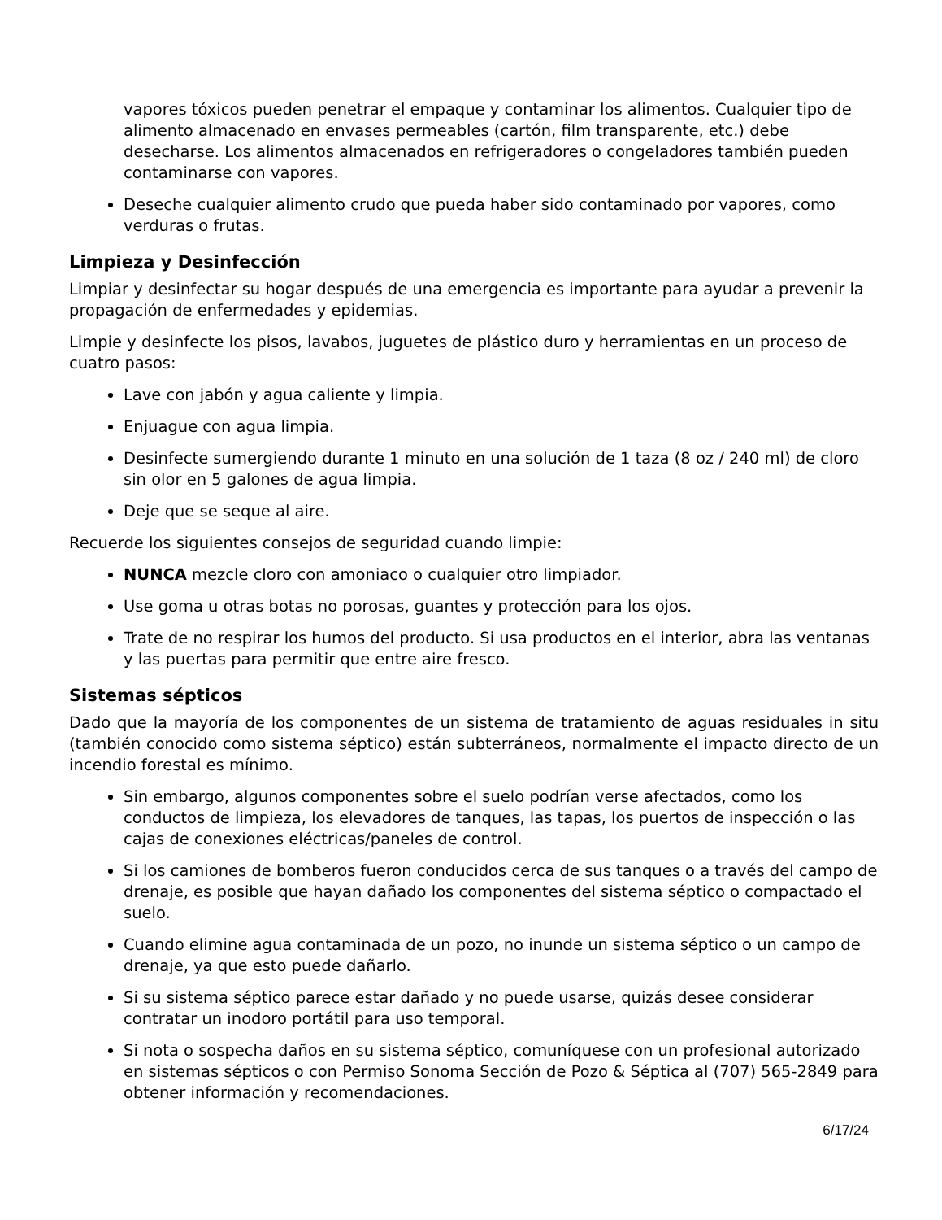vapores tóxicos pueden penetrar el empaque y contaminar los alimentos. Cualquier tipo de alimento almacenado en envases permeables (cartón, film transparente, etc.) debe desecharse. Los alimentos almacenados en refrigeradores o congeladores también pueden contaminarse con vapores.
Deseche cualquier alimento crudo que pueda haber sido contaminado por vapores, como verduras o frutas.
Limpieza y Desinfección
Limpiar y desinfectar su hogar después de una emergencia es importante para ayudar a prevenir la propagación de enfermedades y epidemias.
Limpie y desinfecte los pisos, lavabos, juguetes de plástico duro y herramientas en un proceso de cuatro pasos:
Lave con jabón y agua caliente y limpia.
Enjuague con agua limpia.
Desinfecte sumergiendo durante 1 minuto en una solución de 1 taza (8 oz / 240 ml) de cloro sin olor en 5 galones de agua limpia.
Deje que se seque al aire.
Recuerde los siguientes consejos de seguridad cuando limpie:
NUNCA mezcle cloro con amoniaco o cualquier otro limpiador.
Use goma u otras botas no porosas, guantes y protección para los ojos.
Trate de no respirar los humos del producto. Si usa productos en el interior, abra las ventanas y las puertas para permitir que entre aire fresco.
Sistemas sépticos
Dado que la mayoría de los componentes de un sistema de tratamiento de aguas residuales in situ (también conocido como sistema séptico) están subterráneos, normalmente el impacto directo de un incendio forestal es mínimo.
Sin embargo, algunos componentes sobre el suelo podrían verse afectados, como los conductos de limpieza, los elevadores de tanques, las tapas, los puertos de inspección o las cajas de conexiones eléctricas/paneles de control.
Si los camiones de bomberos fueron conducidos cerca de sus tanques o a través del campo de drenaje, es posible que hayan dañado los componentes del sistema séptico o compactado el suelo.
Cuando elimine agua contaminada de un pozo, no inunde un sistema séptico o un campo de drenaje, ya que esto puede dañarlo.
Si su sistema séptico parece estar dañado y no puede usarse, quizás desee considerar contratar un inodoro portátil para uso temporal.
Si nota o sospecha daños en su sistema séptico, comuníquese con un profesional autorizado en sistemas sépticos o con Permiso Sonoma Sección de Pozo & Séptica al (707) 565-2849 para obtener información y recomendaciones.
6/17/24